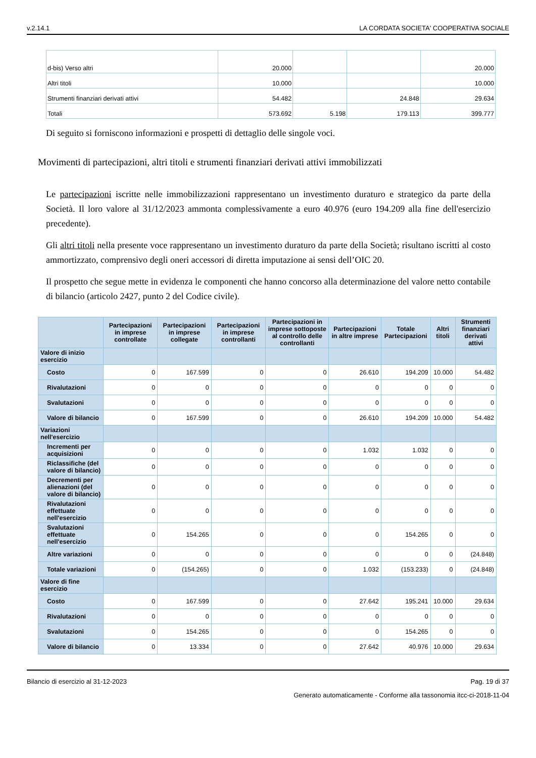v.2.14.1 LA CORDATA SOCIETA' COOPERATIVA SOCIALE
| d-bis) Verso altri | 20.000 | | | 20.000 |
| Altri titoli | 10.000 | | | 10.000 |
| Strumenti finanziari derivati attivi | 54.482 | | 24.848 | 29.634 |
| Totali | 573.692 | 5.198 | 179.113 | 399.777 |
Di seguito si forniscono informazioni e prospetti di dettaglio delle singole voci.
Movimenti di partecipazioni, altri titoli e strumenti finanziari derivati attivi immobilizzati
Le partecipazioni iscritte nelle immobilizzazioni rappresentano un investimento duraturo e strategico da parte della Società. Il loro valore al 31/12/2023 ammonta complessivamente a euro 40.976 (euro 194.209 alla fine dell'esercizio precedente).
Gli altri titoli nella presente voce rappresentano un investimento duraturo da parte della Società; risultano iscritti al costo ammortizzato, comprensivo degli oneri accessori di diretta imputazione ai sensi dell’OIC 20.
Il prospetto che segue mette in evidenza le componenti che hanno concorso alla determinazione del valore netto contabile di bilancio (articolo 2427, punto 2 del Codice civile).
| | Partecipazioni in imprese controllate | Partecipazioni in imprese collegate | Partecipazioni in imprese controllanti | Partecipazioni in imprese sottoposte al controllo delle controllanti | Partecipazioni in altre imprese | Totale Partecipazioni | Altri titoli | Strumenti finanziari derivati attivi |
| --- | --- | --- | --- | --- | --- | --- | --- | --- |
| Valore di inizio esercizio | | | | | | | | |
| Costo | 0 | 167.599 | 0 | 0 | 26.610 | 194.209 | 10.000 | 54.482 |
| Rivalutazioni | 0 | 0 | 0 | 0 | 0 | 0 | 0 | 0 |
| Svalutazioni | 0 | 0 | 0 | 0 | 0 | 0 | 0 | 0 |
| Valore di bilancio | 0 | 167.599 | 0 | 0 | 26.610 | 194.209 | 10.000 | 54.482 |
| Variazioni nell'esercizio | | | | | | | | |
| Incrementi per acquisizioni | 0 | 0 | 0 | 0 | 1.032 | 1.032 | 0 | 0 |
| Riclassifiche (del valore di bilancio) | 0 | 0 | 0 | 0 | 0 | 0 | 0 | 0 |
| Decrementi per alienazioni (del valore di bilancio) | 0 | 0 | 0 | 0 | 0 | 0 | 0 | 0 |
| Rivalutazioni effettuate nell'esercizio | 0 | 0 | 0 | 0 | 0 | 0 | 0 | 0 |
| Svalutazioni effettuate nell'esercizio | 0 | 154.265 | 0 | 0 | 0 | 154.265 | 0 | 0 |
| Altre variazioni | 0 | 0 | 0 | 0 | 0 | 0 | 0 | (24.848) |
| Totale variazioni | 0 | (154.265) | 0 | 0 | 1.032 | (153.233) | 0 | (24.848) |
| Valore di fine esercizio | | | | | | | | |
| Costo | 0 | 167.599 | 0 | 0 | 27.642 | 195.241 | 10.000 | 29.634 |
| Rivalutazioni | 0 | 0 | 0 | 0 | 0 | 0 | 0 | 0 |
| Svalutazioni | 0 | 154.265 | 0 | 0 | 0 | 154.265 | 0 | 0 |
| Valore di bilancio | 0 | 13.334 | 0 | 0 | 27.642 | 40.976 | 10.000 | 29.634 |
Bilancio di esercizio al 31-12-2023 Pag. 19 di 37
Generato automaticamente - Conforme alla tassonomia itcc-ci-2018-11-04